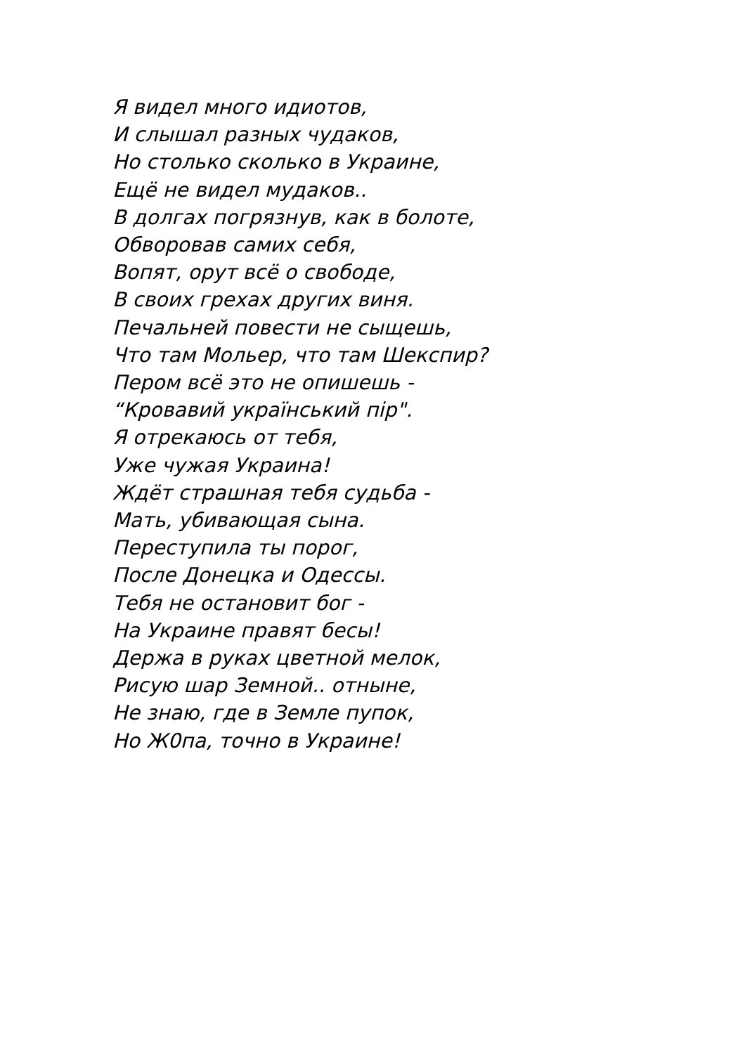Я видел много идиотов,
И слышал разных чудаков,
Но столько сколько в Украине,
Ещё не видел мудаков..
В долгах погрязнув, как в болоте,
Обворовав самих себя,
Вопят, орут всё о свободе,
В своих грехах других виня.
Печальней повести не сыщешь,
Что там Мольер, что там Шекспир?
Пером всё это не опишешь -
“Кровавий український пір".
Я отрекаюсь от тебя,
Уже чужая Украина!
Ждёт страшная тебя судьба -
Мать, убивающая сына.
Переступила ты порог,
После Донецка и Одессы.
Тебя не остановит бог -
На Украине правят бесы!
Держа в руках цветной мелок,
Рисую шар Земной.. отныне,
Не знаю, где в Земле пупок,
Но Ж0па, точно в Украине!